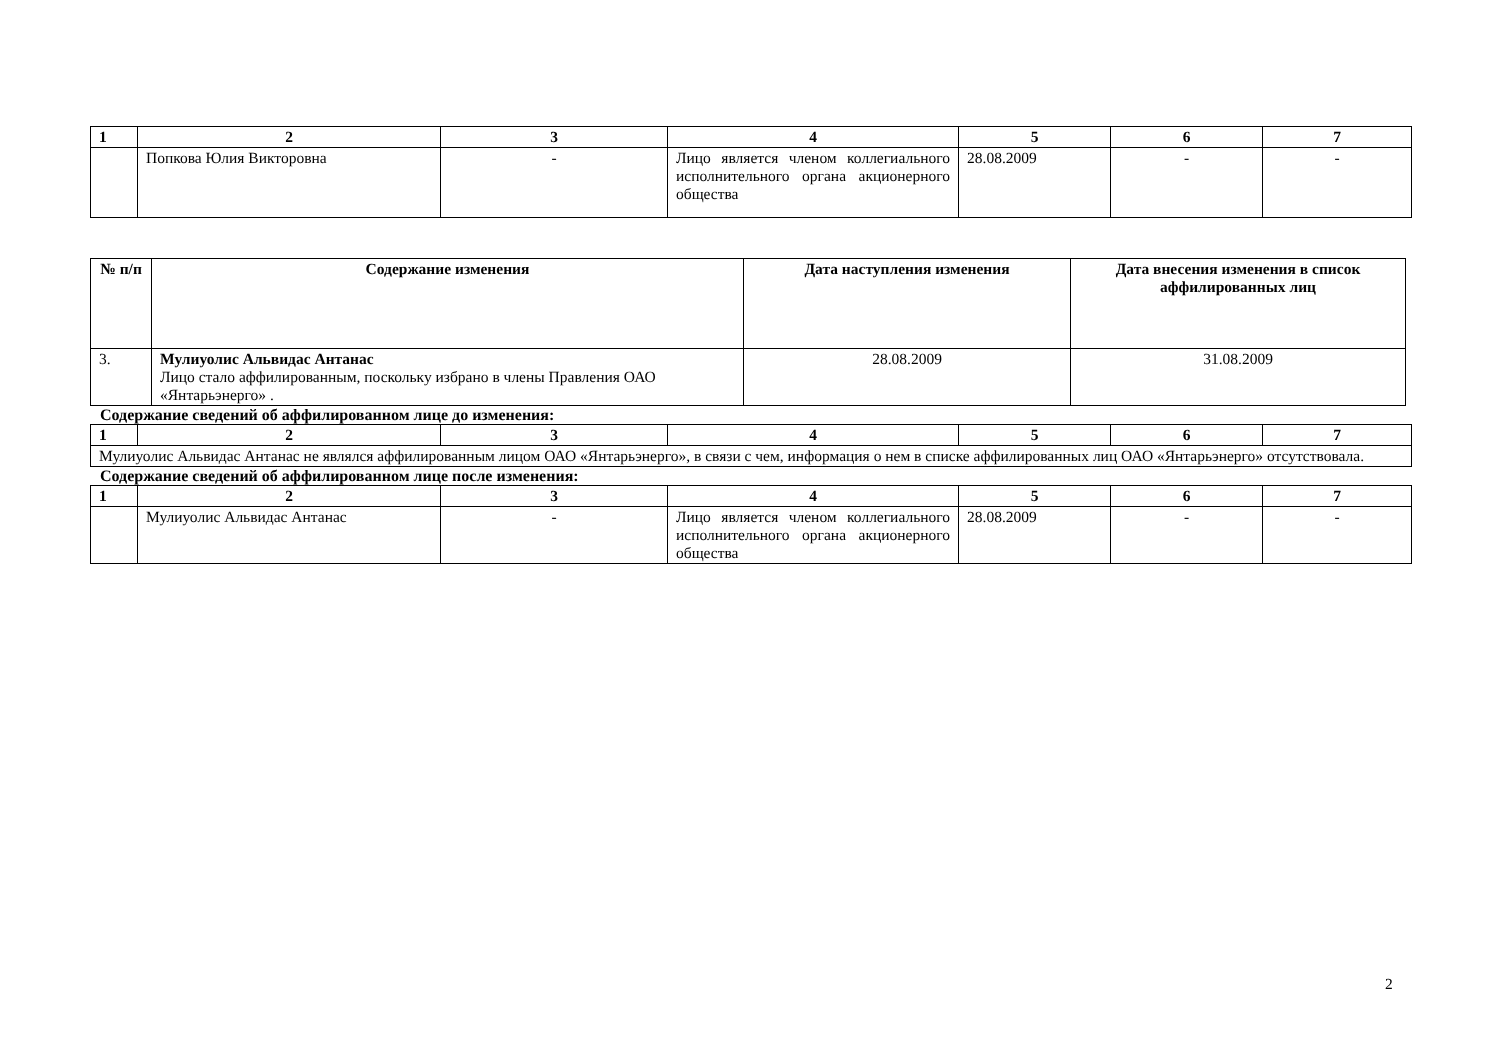| 1 | 2 | 3 | 4 | 5 | 6 | 7 |
| --- | --- | --- | --- | --- | --- | --- |
| | Попкова Юлия Викторовна | - | Лицо является членом коллегиального исполнительного органа акционерного общества | 28.08.2009 | - | - |
| № п/п | Содержание изменения | Дата наступления изменения | Дата внесения изменения в список аффилированных лиц |
| --- | --- | --- | --- |
| 3. | Мулиуолис Альвидас Антанас Лицо стало аффилированным, поскольку избрано в члены Правления ОАО «Янтарьэнерго» . | 28.08.2009 | 31.08.2009 |
Содержание сведений об аффилированном лице до изменения:
| 1 | 2 | 3 | 4 | 5 | 6 | 7 |
| --- | --- | --- | --- | --- | --- | --- |
| Мулиуолис Альвидас Антанас не являлся аффилированным лицом ОАО «Янтарьэнерго», в связи с чем, информация о нем в списке аффилированных лиц ОАО «Янтарьэнерго» отсутствовала. | | | | | | |
Содержание сведений об аффилированном лице после изменения:
| 1 | 2 | 3 | 4 | 5 | 6 | 7 |
| --- | --- | --- | --- | --- | --- | --- |
| | Мулиуолис Альвидас Антанас | - | Лицо является членом коллегиального исполнительного органа акционерного общества | 28.08.2009 | - | - |
2